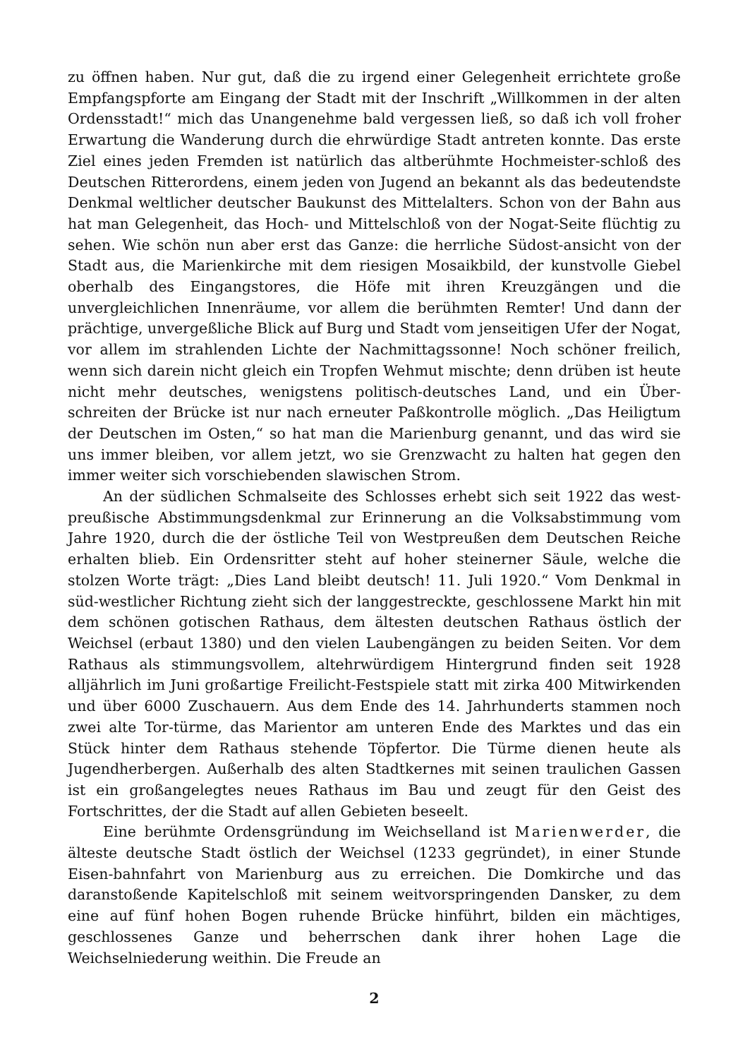zu öffnen haben. Nur gut, daß die zu irgend einer Gelegenheit errichtete große Empfangspforte am Eingang der Stadt mit der Inschrift „Willkommen in der alten Ordensstadt!“ mich das Unangenehme bald vergessen ließ, so daß ich voll froher Erwartung die Wanderung durch die ehrwürdige Stadt antreten konnte. Das erste Ziel eines jeden Fremden ist natürlich das altberühmte Hochmeister-schloß des Deutschen Ritterordens, einem jeden von Jugend an bekannt als das bedeutendste Denkmal weltlicher deutscher Baukunst des Mittelalters. Schon von der Bahn aus hat man Gelegenheit, das Hoch- und Mittelschloß von der Nogat-Seite flüchtig zu sehen. Wie schön nun aber erst das Ganze: die herrliche Südost-ansicht von der Stadt aus, die Marienkirche mit dem riesigen Mosaikbild, der kunstvolle Giebel oberhalb des Eingangstores, die Höfe mit ihren Kreuzgängen und die unvergleichlichen Innenräume, vor allem die berühmten Remter! Und dann der prächtige, unvergeßliche Blick auf Burg und Stadt vom jenseitigen Ufer der Nogat, vor allem im strahlenden Lichte der Nachmittagssonne! Noch schöner freilich, wenn sich darein nicht gleich ein Tropfen Wehmut mischte; denn drüben ist heute nicht mehr deutsches, wenigstens politisch-deutsches Land, und ein Über-schreiten der Brücke ist nur nach erneuter Paßkontrolle möglich. „Das Heiligtum der Deutschen im Osten,“ so hat man die Marienburg genannt, und das wird sie uns immer bleiben, vor allem jetzt, wo sie Grenzwacht zu halten hat gegen den immer weiter sich vorschiebenden slawischen Strom.
An der südlichen Schmalseite des Schlosses erhebt sich seit 1922 das west-preußische Abstimmungsdenkmal zur Erinnerung an die Volksabstimmung vom Jahre 1920, durch die der östliche Teil von Westpreußen dem Deutschen Reiche erhalten blieb. Ein Ordensritter steht auf hoher steinerner Säule, welche die stolzen Worte trägt: „Dies Land bleibt deutsch! 11. Juli 1920.“ Vom Denkmal in süd-westlicher Richtung zieht sich der langgestreckte, geschlossene Markt hin mit dem schönen gotischen Rathaus, dem ältesten deutschen Rathaus östlich der Weichsel (erbaut 1380) und den vielen Laubengängen zu beiden Seiten. Vor dem Rathaus als stimmungsvollem, altehrwürdigem Hintergrund finden seit 1928 alljährlich im Juni großartige Freilicht-Festspiele statt mit zirka 400 Mitwirkenden und über 6000 Zuschauern. Aus dem Ende des 14. Jahrhunderts stammen noch zwei alte Tor-türme, das Marientor am unteren Ende des Marktes und das ein Stück hinter dem Rathaus stehende Töpfertor. Die Türme dienen heute als Jugendherbergen. Außerhalb des alten Stadtkernes mit seinen traulichen Gassen ist ein großangelegtes neues Rathaus im Bau und zeugt für den Geist des Fortschrittes, der die Stadt auf allen Gebieten beseelt.
Eine berühmte Ordensgründung im Weichselland ist Marienwerder, die älteste deutsche Stadt östlich der Weichsel (1233 gegründet), in einer Stunde Eisen-bahnfahrt von Marienburg aus zu erreichen. Die Domkirche und das daranstoßende Kapitelschloß mit seinem weitvorspringenden Dansker, zu dem eine auf fünf hohen Bogen ruhende Brücke hinführt, bilden ein mächtiges, geschlossenes Ganze und beherrschen dank ihrer hohen Lage die Weichselniederung weithin. Die Freude an
2